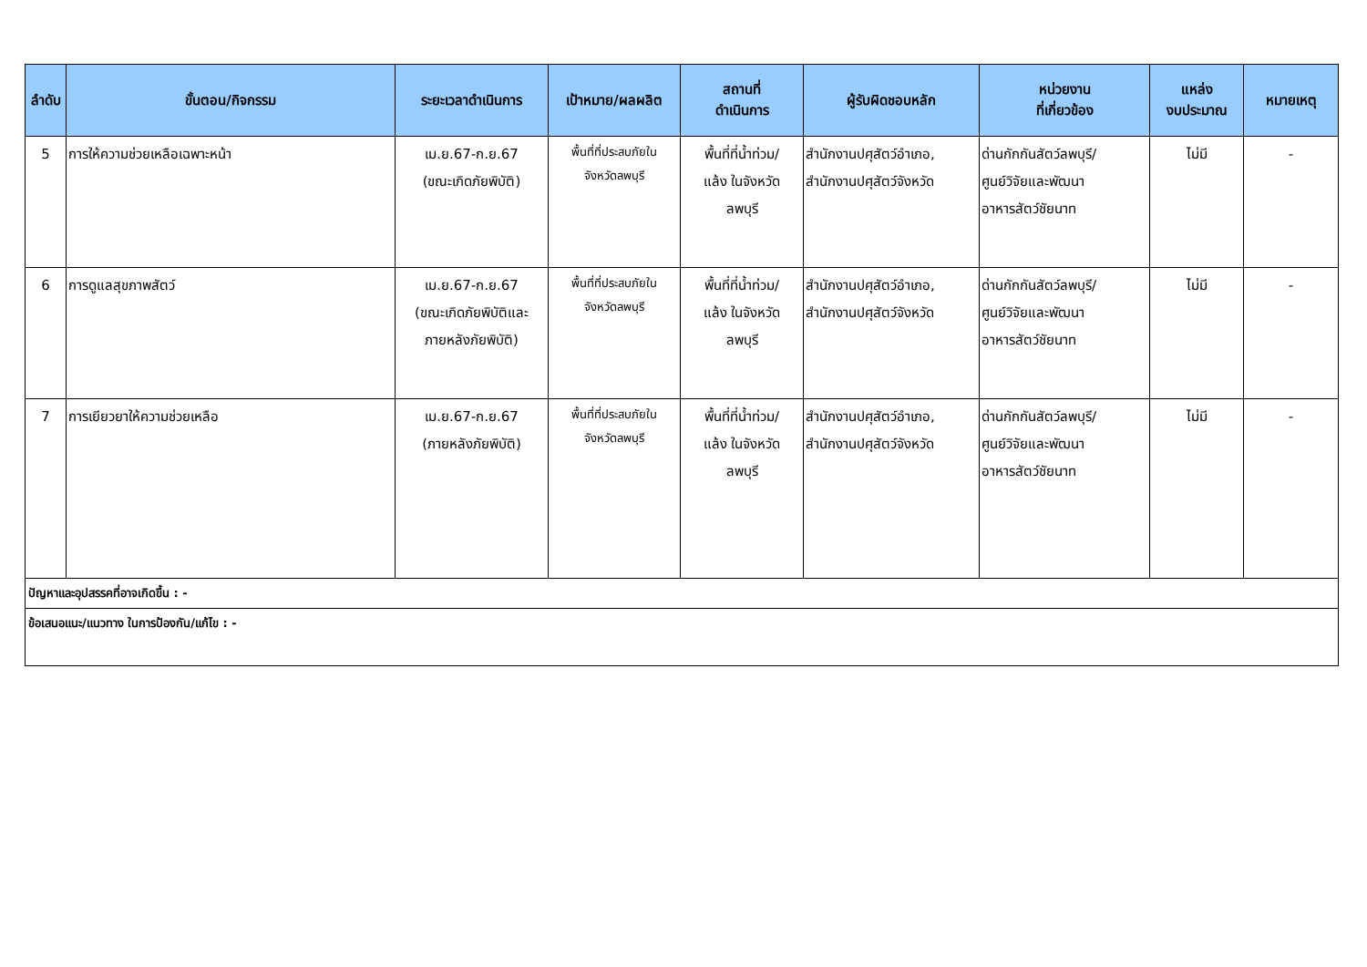| ลำดับ | ขั้นตอน/กิจกรรม | ระยะเวลาดำเนินการ | เป้าหมาย/ผลผลิต | สถานที่ ดำเนินการ | ผู้รับผิดชอบหลัก | หน่วยงาน ที่เกี่ยวข้อง | แหล่ง งบประมาณ | หมายเหตุ |
| --- | --- | --- | --- | --- | --- | --- | --- | --- |
| 5 | การให้ความช่วยเหลือเฉพาะหน้า | เม.ย.67-ก.ย.67 (ขณะเกิดภัยพิบัติ) | พื้นที่ที่ประสบภัยใน จังหวัดลพบุรี | พื้นที่ที่น้ำท่วม/ แล้ง ในจังหวัด ลพบุรี | สำนักงานปศุสัตว์อำเภอ, สำนักงานปศุสัตว์จังหวัด | ด่านกักกันสัตว์ลพบุรี/ ศูนย์วิจัยและพัฒนา อาหารสัตว์ชัยนาท | ไม่มี | - |
| 6 | การดูแลสุขภาพสัตว์ | เม.ย.67-ก.ย.67 (ขณะเกิดภัยพิบัติและ ภายหลังภัยพิบัติ) | พื้นที่ที่ประสบภัยใน จังหวัดลพบุรี | พื้นที่ที่น้ำท่วม/ แล้ง ในจังหวัด ลพบุรี | สำนักงานปศุสัตว์อำเภอ, สำนักงานปศุสัตว์จังหวัด | ด่านกักกันสัตว์ลพบุรี/ ศูนย์วิจัยและพัฒนา อาหารสัตว์ชัยนาท | ไม่มี | - |
| 7 | การเยียวยาให้ความช่วยเหลือ | เม.ย.67-ก.ย.67 (ภายหลังภัยพิบัติ) | พื้นที่ที่ประสบภัยใน จังหวัดลพบุรี | พื้นที่ที่น้ำท่วม/ แล้ง ในจังหวัด ลพบุรี | สำนักงานปศุสัตว์อำเภอ, สำนักงานปศุสัตว์จังหวัด | ด่านกักกันสัตว์ลพบุรี/ ศูนย์วิจัยและพัฒนา อาหารสัตว์ชัยนาท | ไม่มี | - |
| ปัญหาและอุปสรรคที่อาจเกิดขึ้น : - | | | | | | | | |
| ข้อเสนอแนะ/แนวทาง ในการป้องกัน/แก้ไข : - | | | | | | | | |